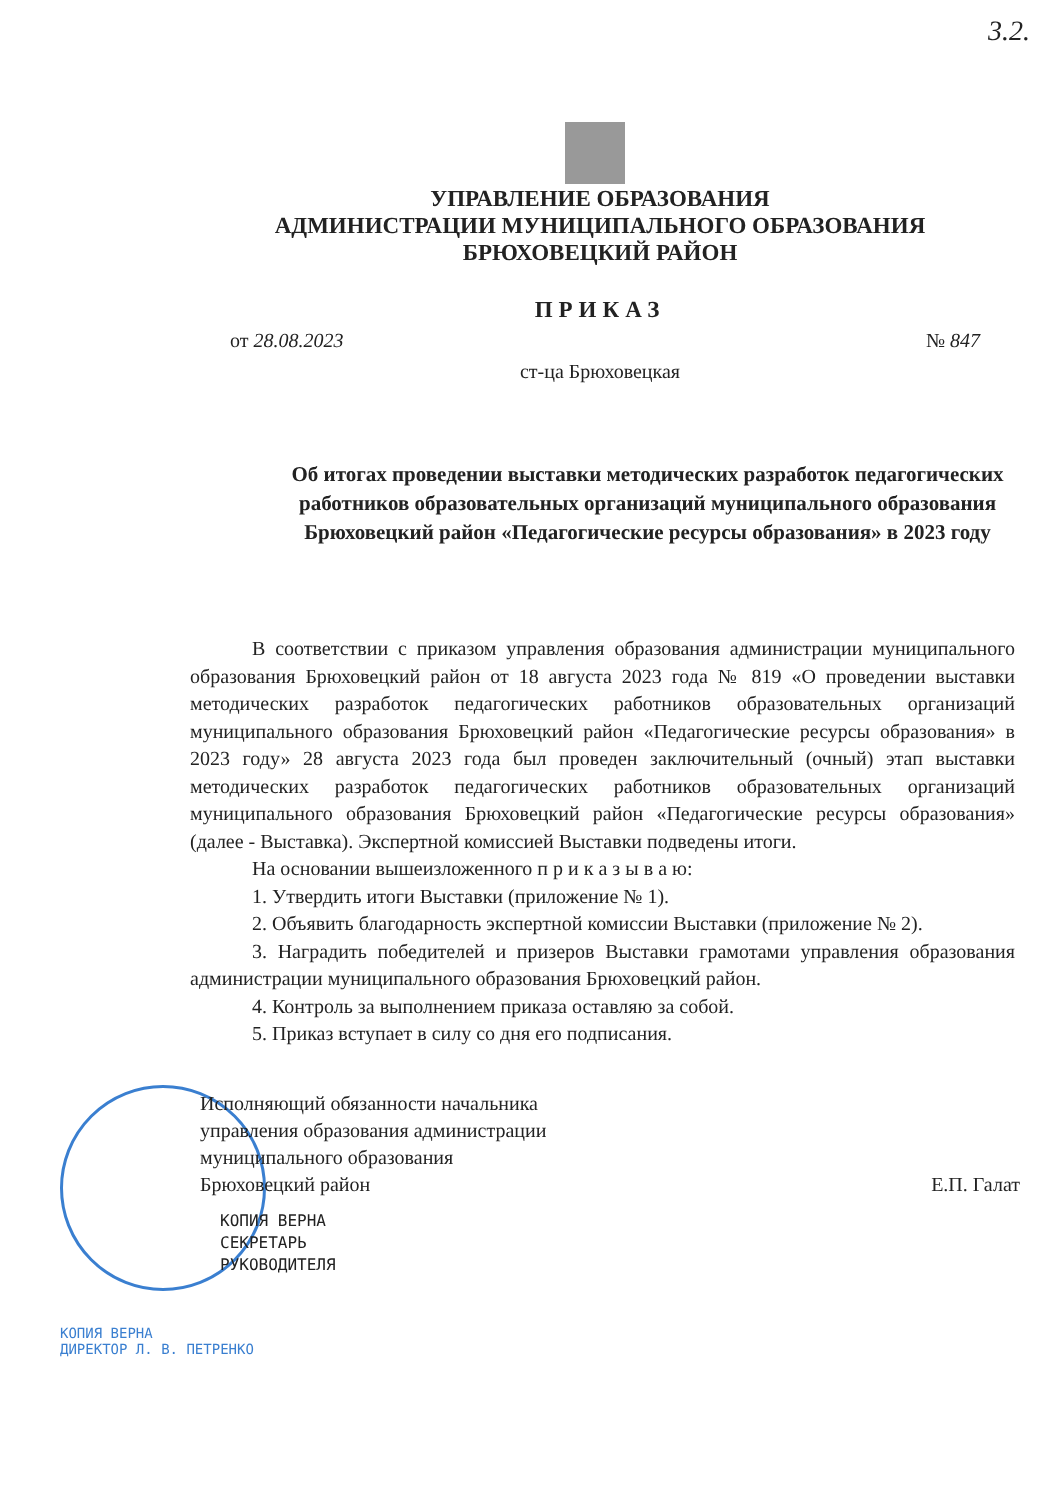3.2.
УПРАВЛЕНИЕ ОБРАЗОВАНИЯ
АДМИНИСТРАЦИИ МУНИЦИПАЛЬНОГО ОБРАЗОВАНИЯ
БРЮХОВЕЦКИЙ РАЙОН
ПРИКАЗ
от 28.08.2023 № 847
ст-ца Брюховецкая
Об итогах проведении выставки методических разработок педагогических работников образовательных организаций муниципального образования Брюховецкий район «Педагогические ресурсы образования» в 2023 году
В соответствии с приказом управления образования администрации муниципального образования Брюховецкий район от 18 августа 2023 года № 819 «О проведении выставки методических разработок педагогических работников образовательных организаций муниципального образования Брюховецкий район «Педагогические ресурсы образования» в 2023 году» 28 августа 2023 года был проведен заключительный (очный) этап выставки методических разработок педагогических работников образовательных организаций муниципального образования Брюховецкий район «Педагогические ресурсы образования» (далее - Выставка). Экспертной комиссией Выставки подведены итоги.
На основании вышеизложенного п р и к а з ы в а ю:
1. Утвердить итоги Выставки (приложение № 1).
2. Объявить благодарность экспертной комиссии Выставки (приложение № 2).
3. Наградить победителей и призеров Выставки грамотами управления образования администрации муниципального образования Брюховецкий район.
4. Контроль за выполнением приказа оставляю за собой.
5. Приказ вступает в силу со дня его подписания.
Исполняющий обязанности начальника
управления образования администрации
муниципального образования
Брюховецкий район
Е.П. Галат
КОПИЯ ВЕРНА
СЕКРЕТАРЬ
РУКОВОДИТЕЛЯ
КОПИЯ ВЕРНА
ДИРЕКТОР Л. В. ПЕТРЕНКО